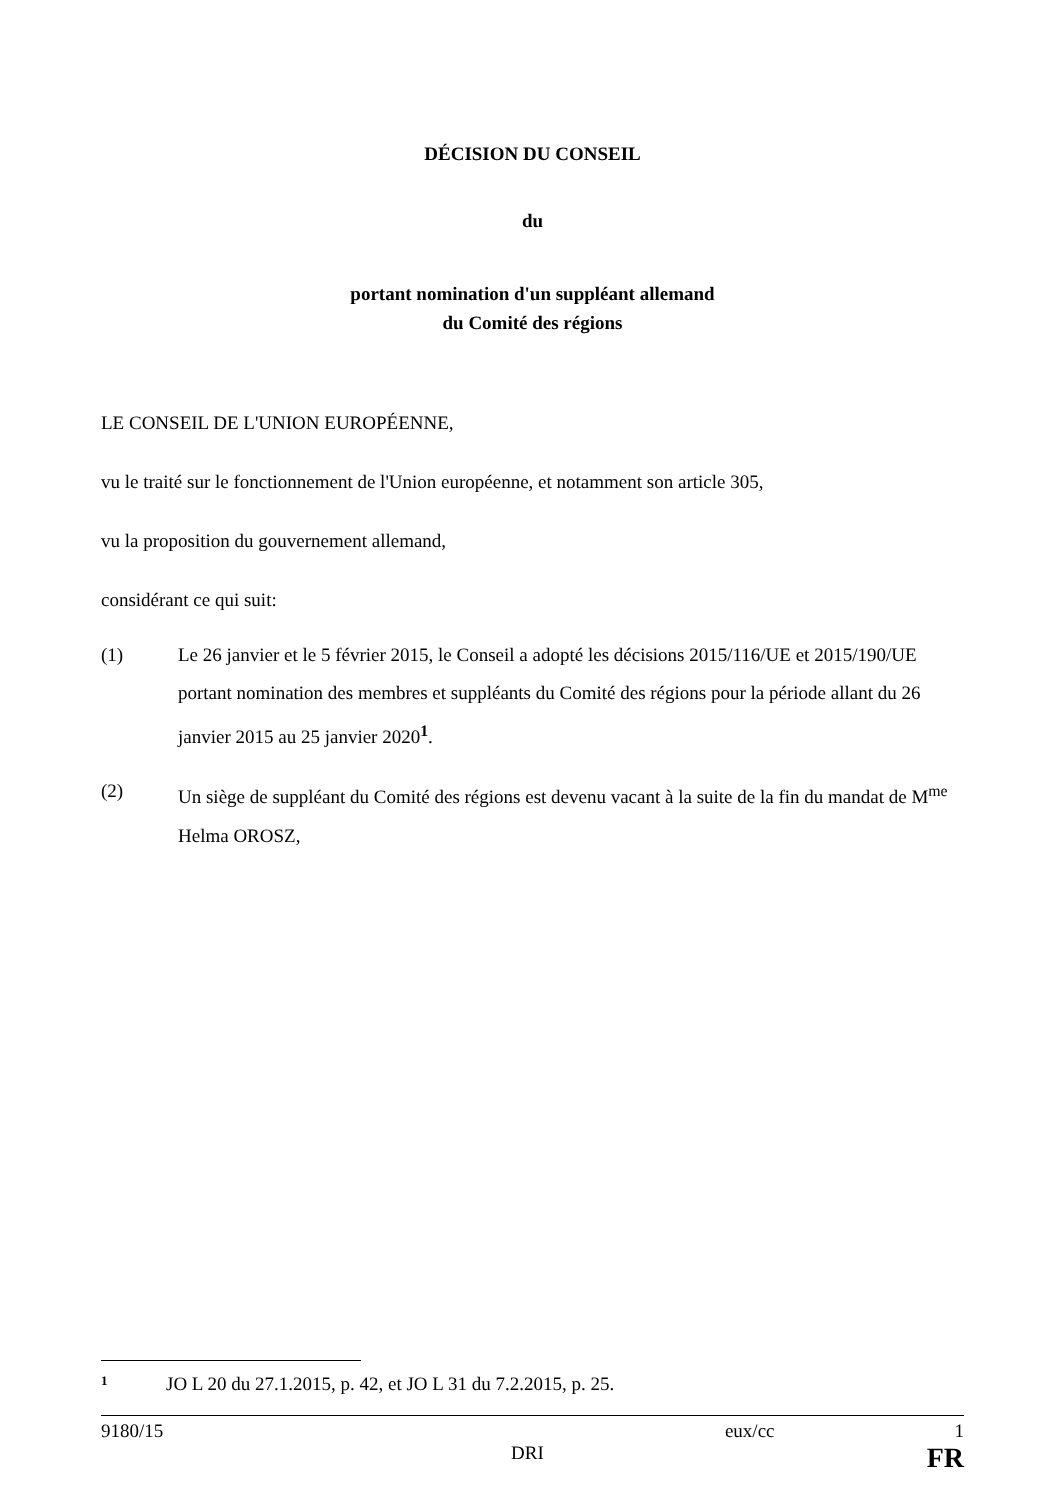DÉCISION DU CONSEIL
du
portant nomination d'un suppléant allemand
du Comité des régions
LE CONSEIL DE L'UNION EUROPÉENNE,
vu le traité sur le fonctionnement de l'Union européenne, et notamment son article 305,
vu la proposition du gouvernement allemand,
considérant ce qui suit:
(1) Le 26 janvier et le 5 février 2015, le Conseil a adopté les décisions 2015/116/UE et 2015/190/UE portant nomination des membres et suppléants du Comité des régions pour la période allant du 26 janvier 2015 au 25 janvier 2020<sup>1</sup>.
(2) Un siège de suppléant du Comité des régions est devenu vacant à la suite de la fin du mandat de M<sup>me</sup> Helma OROSZ,
1 JO L 20 du 27.1.2015, p. 42, et JO L 31 du 7.2.2015, p. 25.
9180/15 eux/cc 1
DRI FR